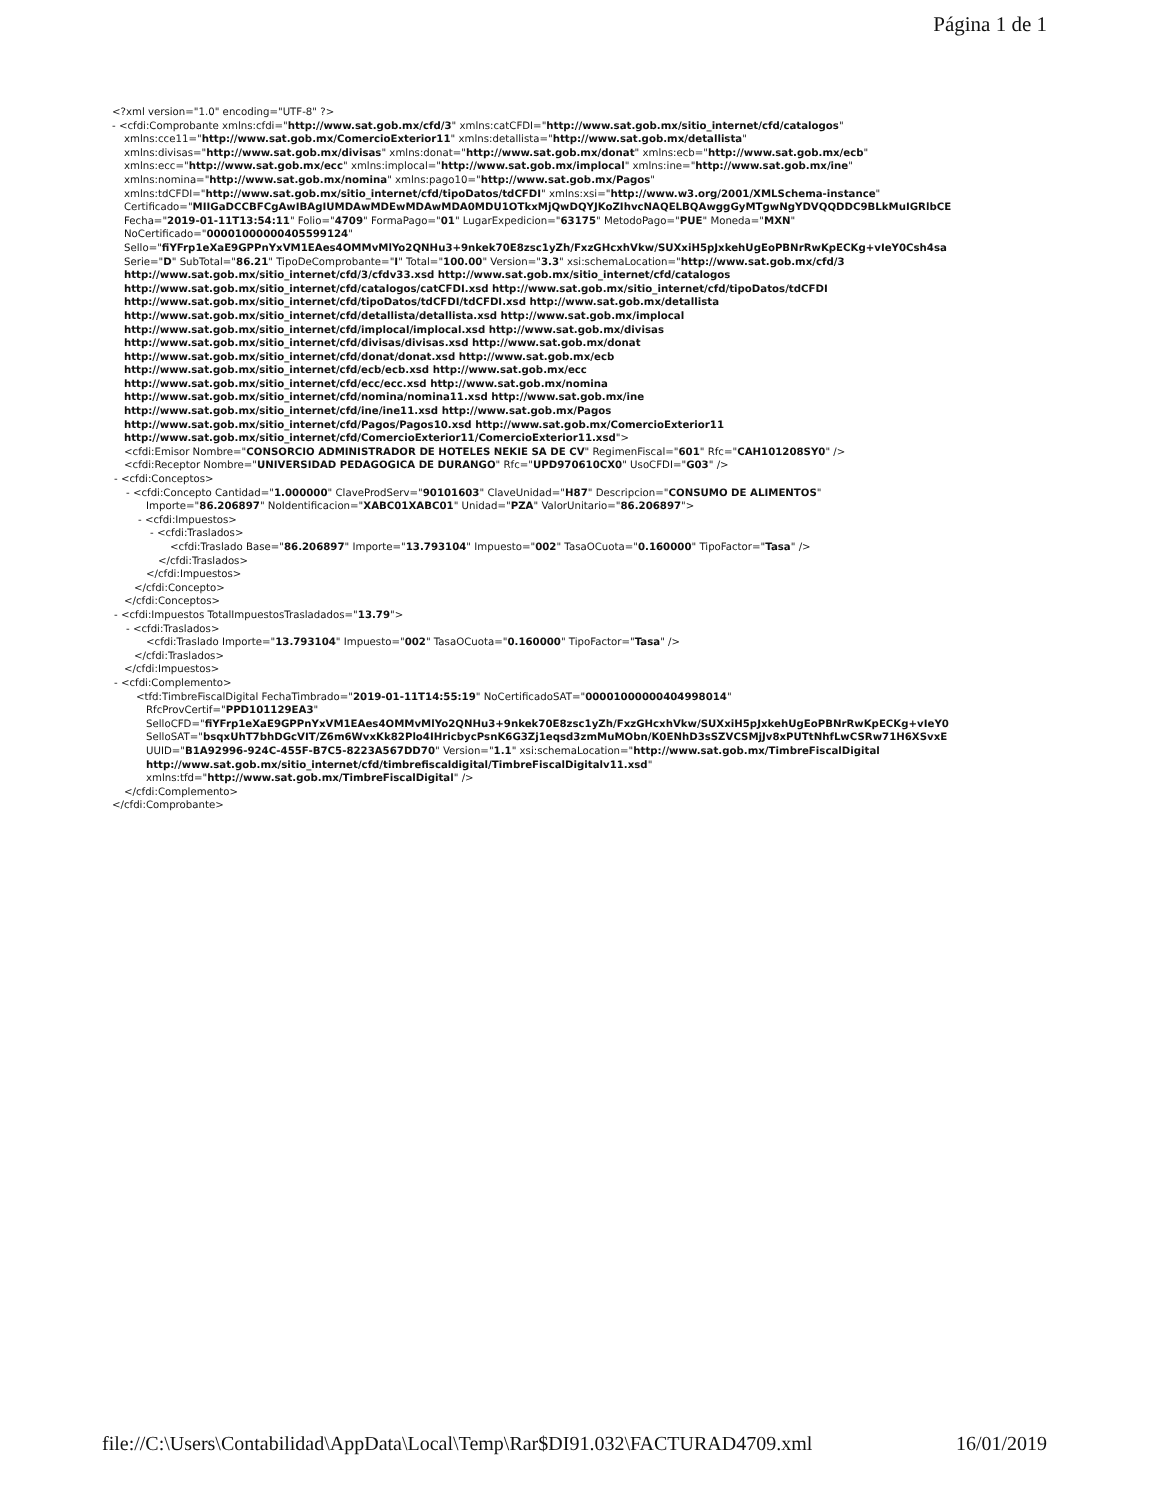Página 1 de 1
<?xml version="1.0" encoding="UTF-8" ?>
- <cfdi:Comprobante xmlns:cfdi="http://www.sat.gob.mx/cfd/3" xmlns:catCFDI="http://www.sat.gob.mx/sitio_internet/cfd/catalogos"
xmlns:cce11="http://www.sat.gob.mx/ComercioExterior11" xmlns:detallista="http://www.sat.gob.mx/detallista"
xmlns:divisas="http://www.sat.gob.mx/divisas" xmlns:donat="http://www.sat.gob.mx/donat" xmlns:ecb="http://www.sat.gob.mx/ecb"
xmlns:ecc="http://www.sat.gob.mx/ecc" xmlns:implocal="http://www.sat.gob.mx/implocal" xmlns:ine="http://www.sat.gob.mx/ine"
xmlns:nomina="http://www.sat.gob.mx/nomina" xmlns:pago10="http://www.sat.gob.mx/Pagos"
xmlns:tdCFDI="http://www.sat.gob.mx/sitio_internet/cfd/tipoDatos/tdCFDI" xmlns:xsi="http://www.w3.org/2001/XMLSchema-instance"
Certificado="MIIGaDCCBFCgAwIBAgIUMDAwMDEwMDAwMDA0MDU1OTkxMjQwDQYJKoZIhvcNAQELBQAwggGyMTgwNgYDVQQDDC9BLkMuIGRlbCE
Fecha="2019-01-11T13:54:11" Folio="4709" FormaPago="01" LugarExpedicion="63175" MetodoPago="PUE" Moneda="MXN"
NoCertificado="00001000000405599124"
Sello="fiYFrp1eXaE9GPPnYxVM1EAes4OMMvMlYo2QNHu3+9nkek70E8zsc1yZh/FxzGHcxhVkw/SUXxiH5pJxkehUgEoPBNrRwKpECKg+vIeY0Csh4sa
Serie="D" SubTotal="86.21" TipoDeComprobante="I" Total="100.00" Version="3.3" xsi:schemaLocation="http://www.sat.gob.mx/cfd/3
http://www.sat.gob.mx/sitio_internet/cfd/3/cfdv33.xsd http://www.sat.gob.mx/sitio_internet/cfd/catalogos
http://www.sat.gob.mx/sitio_internet/cfd/catalogos/catCFDI.xsd http://www.sat.gob.mx/sitio_internet/cfd/tipoDatos/tdCFDI
http://www.sat.gob.mx/sitio_internet/cfd/tipoDatos/tdCFDI/tdCFDI.xsd http://www.sat.gob.mx/detallista
http://www.sat.gob.mx/sitio_internet/cfd/detallista/detallista.xsd http://www.sat.gob.mx/implocal
http://www.sat.gob.mx/sitio_internet/cfd/implocal/implocal.xsd http://www.sat.gob.mx/divisas
http://www.sat.gob.mx/sitio_internet/cfd/divisas/divisas.xsd http://www.sat.gob.mx/donat
http://www.sat.gob.mx/sitio_internet/cfd/donat/donat.xsd http://www.sat.gob.mx/ecb
http://www.sat.gob.mx/sitio_internet/cfd/ecb/ecb.xsd http://www.sat.gob.mx/ecc
http://www.sat.gob.mx/sitio_internet/cfd/ecc/ecc.xsd http://www.sat.gob.mx/nomina
http://www.sat.gob.mx/sitio_internet/cfd/nomina/nomina11.xsd http://www.sat.gob.mx/ine
http://www.sat.gob.mx/sitio_internet/cfd/ine/ine11.xsd http://www.sat.gob.mx/Pagos
http://www.sat.gob.mx/sitio_internet/cfd/Pagos/Pagos10.xsd http://www.sat.gob.mx/ComercioExterior11
http://www.sat.gob.mx/sitio_internet/cfd/ComercioExterior11/ComercioExterior11.xsd">
<cfdi:Emisor Nombre="CONSORCIO ADMINISTRADOR DE HOTELES NEKIE SA DE CV" RegimenFiscal="601" Rfc="CAH101208SY0" />
<cfdi:Receptor Nombre="UNIVERSIDAD PEDAGOGICA DE DURANGO" Rfc="UPD970610CX0" UsoCFDI="G03" />
- <cfdi:Conceptos>
- <cfdi:Concepto Cantidad="1.000000" ClaveProdServ="90101603" ClaveUnidad="H87" Descripcion="CONSUMO DE ALIMENTOS"
Importe="86.206897" NoIdentificacion="XABC01XABC01" Unidad="PZA" ValorUnitario="86.206897">
- <cfdi:Impuestos>
- <cfdi:Traslados>
<cfdi:Traslado Base="86.206897" Importe="13.793104" Impuesto="002" TasaOCuota="0.160000" TipoFactor="Tasa" />
</cfdi:Traslados>
</cfdi:Impuestos>
</cfdi:Concepto>
</cfdi:Conceptos>
- <cfdi:Impuestos TotalImpuestosTrasladados="13.79">
- <cfdi:Traslados>
<cfdi:Traslado Importe="13.793104" Impuesto="002" TasaOCuota="0.160000" TipoFactor="Tasa" />
</cfdi:Traslados>
</cfdi:Impuestos>
- <cfdi:Complemento>
<tfd:TimbreFiscalDigital FechaTimbrado="2019-01-11T14:55:19" NoCertificadoSAT="00001000000404998014"
RfcProvCertif="PPD101129EA3"
SelloCFD="fiYFrp1eXaE9GPPnYxVM1EAes4OMMvMlYo2QNHu3+9nkek70E8zsc1yZh/FxzGHcxhVkw/SUXxiH5pJxkehUgEoPBNrRwKpECKg+vIeY0
SelloSAT="bsqxUhT7bhDGcVIT/Z6m6WvxKk82Plo4IHricbycPsnK6G3Zj1eqsd3zmMuMObn/K0ENhD3sSZVCSMjJv8xPUTtNhfLwCSRw71H6XSvxE
UUID="B1A92996-924C-455F-B7C5-8223A567DD70" Version="1.1" xsi:schemaLocation="http://www.sat.gob.mx/TimbreFiscalDigital
http://www.sat.gob.mx/sitio_internet/cfd/timbrefiscaldigital/TimbreFiscalDigitalv11.xsd"
xmlns:tfd="http://www.sat.gob.mx/TimbreFiscalDigital" />
</cfdi:Complemento>
</cfdi:Comprobante>
file://C:\Users\Contabilidad\AppData\Local\Temp\Rar$DI91.032\FACTURAD4709.xml 16/01/2019